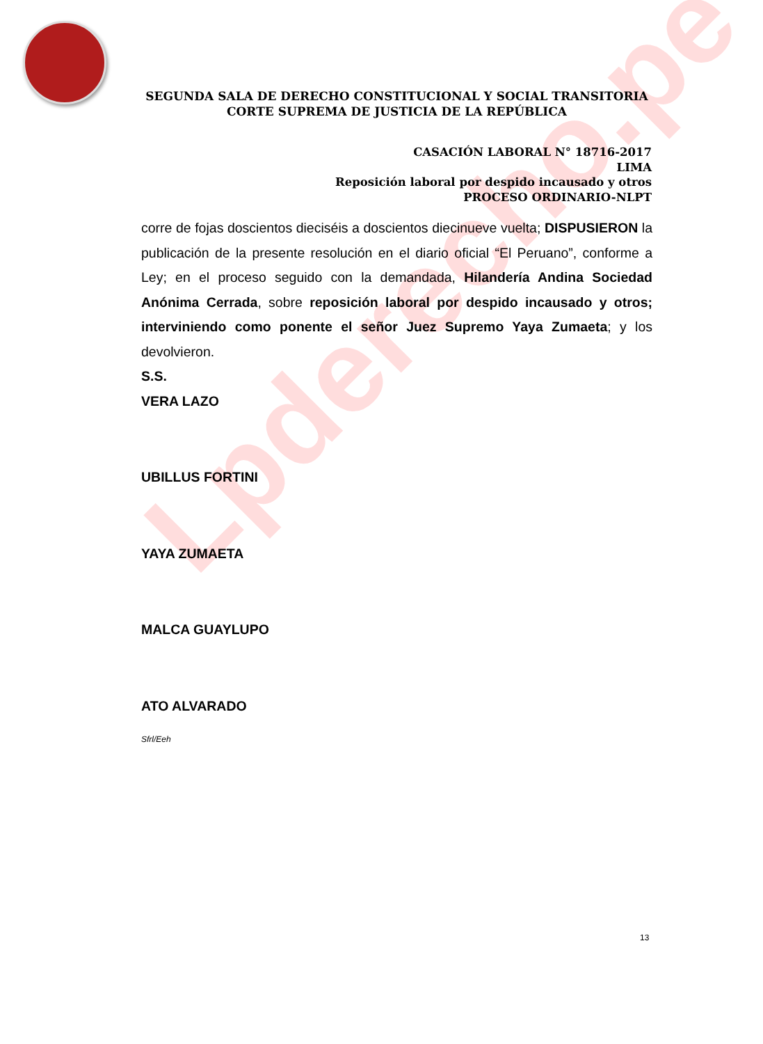Lpderecho.pe
SEGUNDA SALA DE DERECHO CONSTITUCIONAL Y SOCIAL TRANSITORIA
CORTE SUPREMA DE JUSTICIA DE LA REPÚBLICA
CASACIÓN LABORAL N° 18716-2017
LIMA
Reposición laboral por despido incausado y otros
PROCESO ORDINARIO-NLPT
corre de fojas doscientos dieciséis a doscientos diecinueve vuelta; DISPUSIERON la publicación de la presente resolución en el diario oficial “El Peruano”, conforme a Ley; en el proceso seguido con la demandada, Hilandería Andina Sociedad Anónima Cerrada, sobre reposición laboral por despido incausado y otros; interviniendo como ponente el señor Juez Supremo Yaya Zumaeta; y los devolvieron.
S.S.
VERA LAZO
UBILLUS FORTINI
YAYA ZUMAETA
MALCA GUAYLUPO
ATO ALVARADO
Sfrl/Eeh
13